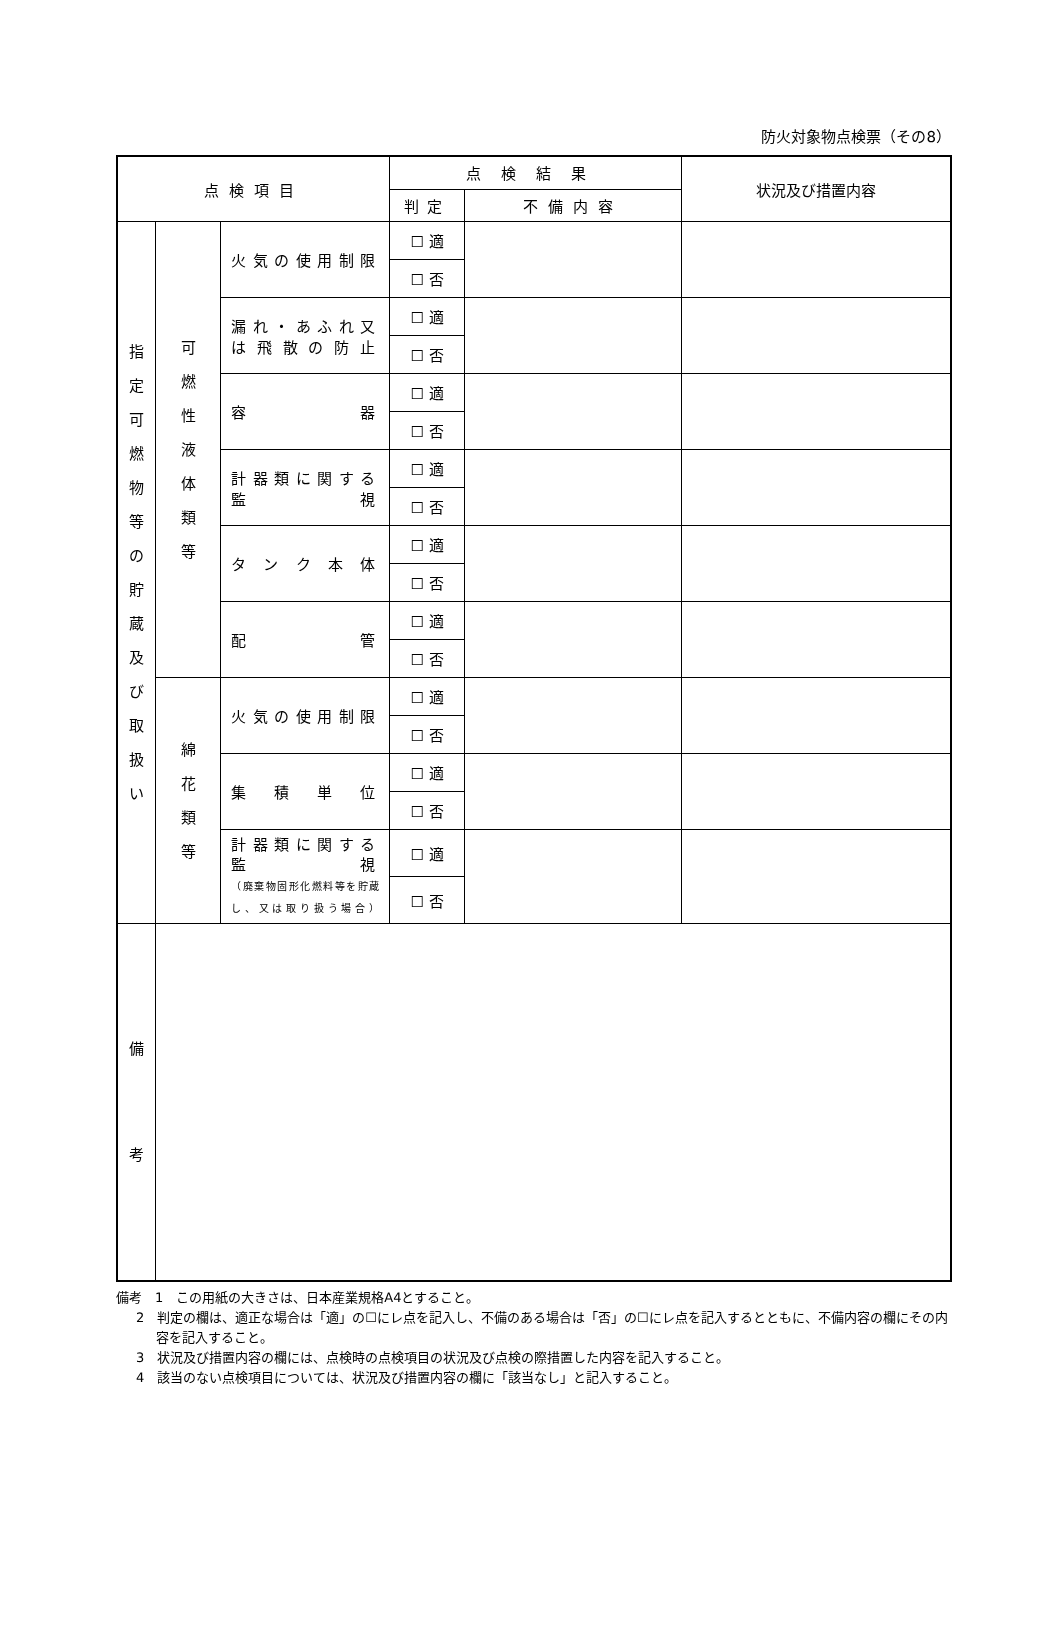防火対象物点検票（その8）
| 点検項目 | | | 点検結果 | | 状況及び措置内容 |
| --- | --- | --- | --- | --- | --- |
| | | | 判定 | 不備内容 | |
| 指 定 可 燃 物 等 の 貯 蔵 及 び 取 扱 い | 可 燃 性 液 体 類 等 | 火気の使用制限 | ☐ 適 | | |
| | | | ☐ 否 | | |
| | | 漏れ・あふれ又は飛散の防止 | ☐ 適 | | |
| | | | ☐ 否 | | |
| | | 容 器 | ☐ 適 | | |
| | | | ☐ 否 | | |
| | | 計器類に関する監視 | ☐ 適 | | |
| | | | ☐ 否 | | |
| | | タンク本体 | ☐ 適 | | |
| | | | ☐ 否 | | |
| | | 配 管 | ☐ 適 | | |
| | | | ☐ 否 | | |
| | 綿 花 類 等 | 火気の使用制限 | ☐ 適 | | |
| | | | ☐ 否 | | |
| | | 集積単位 | ☐ 適 | | |
| | | | ☐ 否 | | |
| | | 計器類に関する監視 （廃棄物固形化燃料等を貯蔵し、又は取り扱う場合） | ☐ 適 | | |
| | | | ☐ 否 | | |
| 備 考 | | | | | |
備考　1　この用紙の大きさは、日本産業規格A4とすること。
2　判定の欄は、適正な場合は「適」の☐にレ点を記入し、不備のある場合は「否」の☐にレ点を記入するとともに、不備内容の欄にその内容を記入すること。
3　状況及び措置内容の欄には、点検時の点検項目の状況及び点検の際措置した内容を記入すること。
4　該当のない点検項目については、状況及び措置内容の欄に「該当なし」と記入すること。